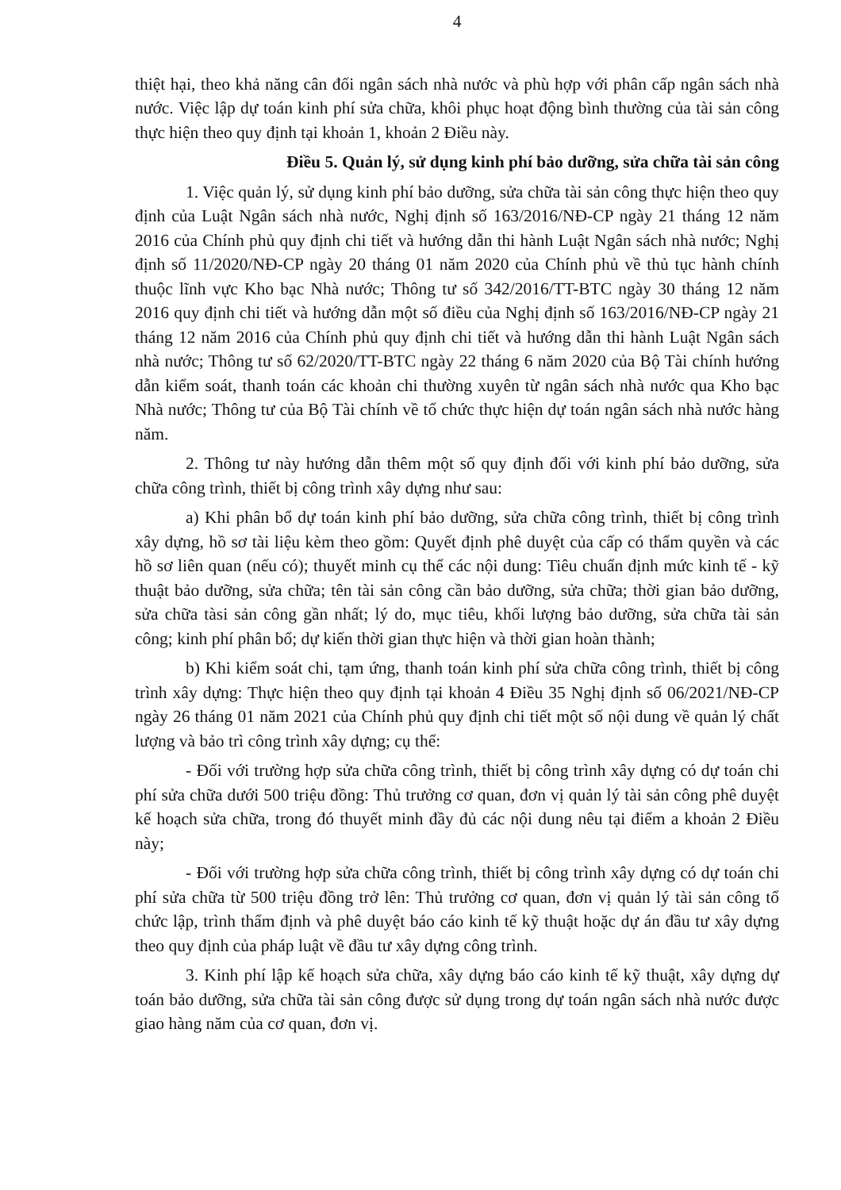4
thiệt hại, theo khả năng cân đối ngân sách nhà nước và phù hợp với phân cấp ngân sách nhà nước. Việc lập dự toán kinh phí sửa chữa, khôi phục hoạt động bình thường của tài sản công thực hiện theo quy định tại khoản 1, khoản 2 Điều này.
Điều 5. Quản lý, sử dụng kinh phí bảo dưỡng, sửa chữa tài sản công
1. Việc quản lý, sử dụng kinh phí bảo dưỡng, sửa chữa tài sản công thực hiện theo quy định của Luật Ngân sách nhà nước, Nghị định số 163/2016/NĐ-CP ngày 21 tháng 12 năm 2016 của Chính phủ quy định chi tiết và hướng dẫn thi hành Luật Ngân sách nhà nước; Nghị định số 11/2020/NĐ-CP ngày 20 tháng 01 năm 2020 của Chính phủ về thủ tục hành chính thuộc lĩnh vực Kho bạc Nhà nước; Thông tư số 342/2016/TT-BTC ngày 30 tháng 12 năm 2016 quy định chi tiết và hướng dẫn một số điều của Nghị định số 163/2016/NĐ-CP ngày 21 tháng 12 năm 2016 của Chính phủ quy định chi tiết và hướng dẫn thi hành Luật Ngân sách nhà nước; Thông tư số 62/2020/TT-BTC ngày 22 tháng 6 năm 2020 của Bộ Tài chính hướng dẫn kiểm soát, thanh toán các khoản chi thường xuyên từ ngân sách nhà nước qua Kho bạc Nhà nước; Thông tư của Bộ Tài chính về tổ chức thực hiện dự toán ngân sách nhà nước hàng năm.
2. Thông tư này hướng dẫn thêm một số quy định đối với kinh phí bảo dưỡng, sửa chữa công trình, thiết bị công trình xây dựng như sau:
a) Khi phân bổ dự toán kinh phí bảo dưỡng, sửa chữa công trình, thiết bị công trình xây dựng, hồ sơ tài liệu kèm theo gồm: Quyết định phê duyệt của cấp có thẩm quyền và các hồ sơ liên quan (nếu có); thuyết minh cụ thể các nội dung: Tiêu chuẩn định mức kinh tế - kỹ thuật bảo dưỡng, sửa chữa; tên tài sản công cần bảo dưỡng, sửa chữa; thời gian bảo dưỡng, sửa chữa tàsi sản công gần nhất; lý do, mục tiêu, khối lượng bảo dưỡng, sửa chữa tài sản công; kinh phí phân bổ; dự kiến thời gian thực hiện và thời gian hoàn thành;
b) Khi kiểm soát chi, tạm ứng, thanh toán kinh phí sửa chữa công trình, thiết bị công trình xây dựng: Thực hiện theo quy định tại khoản 4 Điều 35 Nghị định số 06/2021/NĐ-CP ngày 26 tháng 01 năm 2021 của Chính phủ quy định chi tiết một số nội dung về quản lý chất lượng và bảo trì công trình xây dựng; cụ thể:
- Đối với trường hợp sửa chữa công trình, thiết bị công trình xây dựng có dự toán chi phí sửa chữa dưới 500 triệu đồng: Thủ trưởng cơ quan, đơn vị quản lý tài sản công phê duyệt kế hoạch sửa chữa, trong đó thuyết minh đầy đủ các nội dung nêu tại điểm a khoản 2 Điều này;
- Đối với trường hợp sửa chữa công trình, thiết bị công trình xây dựng có dự toán chi phí sửa chữa từ 500 triệu đồng trở lên: Thủ trưởng cơ quan, đơn vị quản lý tài sản công tổ chức lập, trình thẩm định và phê duyệt báo cáo kinh tế kỹ thuật hoặc dự án đầu tư xây dựng theo quy định của pháp luật về đầu tư xây dựng công trình.
3. Kinh phí lập kế hoạch sửa chữa, xây dựng báo cáo kinh tế kỹ thuật, xây dựng dự toán bảo dưỡng, sửa chữa tài sản công được sử dụng trong dự toán ngân sách nhà nước được giao hàng năm của cơ quan, đơn vị.